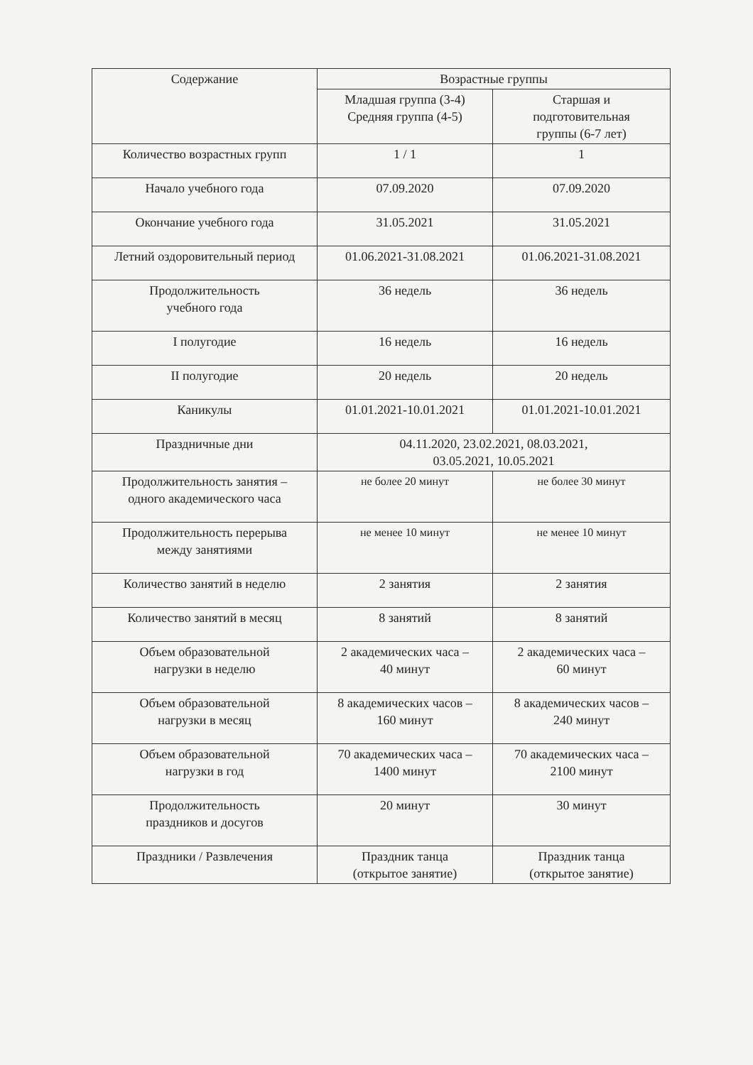| Содержание | Возрастные группы | |
| --- | --- | --- |
| | Младшая группа (3-4) Средняя группа (4-5) | Старшая и подготовительная группы (6-7 лет) |
| Количество возрастных групп | 1 / 1 | 1 |
| Начало учебного года | 07.09.2020 | 07.09.2020 |
| Окончание учебного года | 31.05.2021 | 31.05.2021 |
| Летний оздоровительный период | 01.06.2021-31.08.2021 | 01.06.2021-31.08.2021 |
| Продолжительность учебного года | 36 недель | 36 недель |
| I полугодие | 16 недель | 16 недель |
| II полугодие | 20 недель | 20 недель |
| Каникулы | 01.01.2021-10.01.2021 | 01.01.2021-10.01.2021 |
| Праздничные дни | 04.11.2020, 23.02.2021, 08.03.2021, 03.05.2021, 10.05.2021 | |
| Продолжительность занятия – одного академического часа | не более 20 минут | не более 30 минут |
| Продолжительность перерыва между занятиями | не менее 10 минут | не менее 10 минут |
| Количество занятий в неделю | 2 занятия | 2 занятия |
| Количество занятий в месяц | 8 занятий | 8 занятий |
| Объем образовательной нагрузки в неделю | 2 академических часа – 40 минут | 2 академических часа – 60 минут |
| Объем образовательной нагрузки в месяц | 8 академических часов – 160 минут | 8 академических часов – 240 минут |
| Объем образовательной нагрузки в год | 70 академических часа – 1400 минут | 70 академических часа – 2100 минут |
| Продолжительность праздников и досугов | 20 минут | 30 минут |
| Праздники / Развлечения | Праздник танца (открытое занятие) | Праздник танца (открытое занятие) |